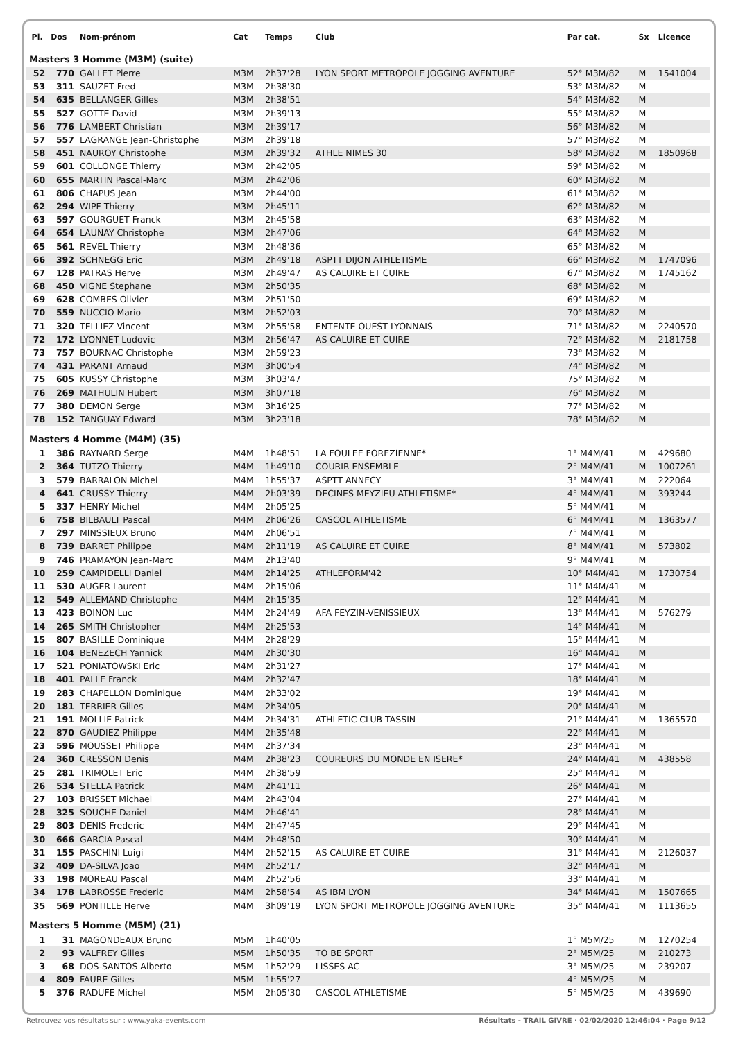| Pl. | Dos | Nom-prénom | Cat | Temps | Club | Par cat. | Sx | Licence |
| --- | --- | --- | --- | --- | --- | --- | --- | --- |
| Masters 3 Homme (M3M) (suite) | | | | | | | | |
| 52 | 770 | GALLET Pierre | M3M | 2h37'28 | LYON SPORT METROPOLE JOGGING AVENTURE | 52° M3M/82 | M | 1541004 |
| 53 | 311 | SAUZET Fred | M3M | 2h38'30 | | 53° M3M/82 | M | |
| 54 | 635 | BELLANGER Gilles | M3M | 2h38'51 | | 54° M3M/82 | M | |
| 55 | 527 | GOTTE David | M3M | 2h39'13 | | 55° M3M/82 | M | |
| 56 | 776 | LAMBERT Christian | M3M | 2h39'17 | | 56° M3M/82 | M | |
| 57 | 557 | LAGRANGE Jean-Christophe | M3M | 2h39'18 | | 57° M3M/82 | M | |
| 58 | 451 | NAUROY Christophe | M3M | 2h39'32 | ATHLE NIMES 30 | 58° M3M/82 | M | 1850968 |
| 59 | 601 | COLLONGE Thierry | M3M | 2h42'05 | | 59° M3M/82 | M | |
| 60 | 655 | MARTIN Pascal-Marc | M3M | 2h42'06 | | 60° M3M/82 | M | |
| 61 | 806 | CHAPUS Jean | M3M | 2h44'00 | | 61° M3M/82 | M | |
| 62 | 294 | WIPF Thierry | M3M | 2h45'11 | | 62° M3M/82 | M | |
| 63 | 597 | GOURGUET Franck | M3M | 2h45'58 | | 63° M3M/82 | M | |
| 64 | 654 | LAUNAY Christophe | M3M | 2h47'06 | | 64° M3M/82 | M | |
| 65 | 561 | REVEL Thierry | M3M | 2h48'36 | | 65° M3M/82 | M | |
| 66 | 392 | SCHNEGG Eric | M3M | 2h49'18 | ASPTT DIJON ATHLETISME | 66° M3M/82 | M | 1747096 |
| 67 | 128 | PATRAS Herve | M3M | 2h49'47 | AS CALUIRE ET CUIRE | 67° M3M/82 | M | 1745162 |
| 68 | 450 | VIGNE Stephane | M3M | 2h50'35 | | 68° M3M/82 | M | |
| 69 | 628 | COMBES Olivier | M3M | 2h51'50 | | 69° M3M/82 | M | |
| 70 | 559 | NUCCIO Mario | M3M | 2h52'03 | | 70° M3M/82 | M | |
| 71 | 320 | TELLIEZ Vincent | M3M | 2h55'58 | ENTENTE OUEST LYONNAIS | 71° M3M/82 | M | 2240570 |
| 72 | 172 | LYONNET Ludovic | M3M | 2h56'47 | AS CALUIRE ET CUIRE | 72° M3M/82 | M | 2181758 |
| 73 | 757 | BOURNAC Christophe | M3M | 2h59'23 | | 73° M3M/82 | M | |
| 74 | 431 | PARANT Arnaud | M3M | 3h00'54 | | 74° M3M/82 | M | |
| 75 | 605 | KUSSY Christophe | M3M | 3h03'47 | | 75° M3M/82 | M | |
| 76 | 269 | MATHULIN Hubert | M3M | 3h07'18 | | 76° M3M/82 | M | |
| 77 | 380 | DEMON Serge | M3M | 3h16'25 | | 77° M3M/82 | M | |
| 78 | 152 | TANGUAY Edward | M3M | 3h23'18 | | 78° M3M/82 | M | |
| Masters 4 Homme (M4M) (35) | | | | | | | | |
| 1 | 386 | RAYNARD Serge | M4M | 1h48'51 | LA FOULEE FOREZIENNE* | 1° M4M/41 | M | 429680 |
| 2 | 364 | TUTZO Thierry | M4M | 1h49'10 | COURIR ENSEMBLE | 2° M4M/41 | M | 1007261 |
| 3 | 579 | BARRALON Michel | M4M | 1h55'37 | ASPTT ANNECY | 3° M4M/41 | M | 222064 |
| 4 | 641 | CRUSSY Thierry | M4M | 2h03'39 | DECINES MEYZIEU ATHLETISME* | 4° M4M/41 | M | 393244 |
| 5 | 337 | HENRY Michel | M4M | 2h05'25 | | 5° M4M/41 | M | |
| 6 | 758 | BILBAULT Pascal | M4M | 2h06'26 | CASCOL ATHLETISME | 6° M4M/41 | M | 1363577 |
| 7 | 297 | MINSSIEUX Bruno | M4M | 2h06'51 | | 7° M4M/41 | M | |
| 8 | 739 | BARRET Philippe | M4M | 2h11'19 | AS CALUIRE ET CUIRE | 8° M4M/41 | M | 573802 |
| 9 | 746 | PRAMAYON Jean-Marc | M4M | 2h13'40 | | 9° M4M/41 | M | |
| 10 | 259 | CAMPIDELLI Daniel | M4M | 2h14'25 | ATHLEFORM'42 | 10° M4M/41 | M | 1730754 |
| 11 | 530 | AUGER Laurent | M4M | 2h15'06 | | 11° M4M/41 | M | |
| 12 | 549 | ALLEMAND Christophe | M4M | 2h15'35 | | 12° M4M/41 | M | |
| 13 | 423 | BOINON Luc | M4M | 2h24'49 | AFA FEYZIN-VENISSIEUX | 13° M4M/41 | M | 576279 |
| 14 | 265 | SMITH Christopher | M4M | 2h25'53 | | 14° M4M/41 | M | |
| 15 | 807 | BASILLE Dominique | M4M | 2h28'29 | | 15° M4M/41 | M | |
| 16 | 104 | BENEZECH Yannick | M4M | 2h30'30 | | 16° M4M/41 | M | |
| 17 | 521 | PONIATOWSKI Eric | M4M | 2h31'27 | | 17° M4M/41 | M | |
| 18 | 401 | PALLE Franck | M4M | 2h32'47 | | 18° M4M/41 | M | |
| 19 | 283 | CHAPELLON Dominique | M4M | 2h33'02 | | 19° M4M/41 | M | |
| 20 | 181 | TERRIER Gilles | M4M | 2h34'05 | | 20° M4M/41 | M | |
| 21 | 191 | MOLLIE Patrick | M4M | 2h34'31 | ATHLETIC CLUB TASSIN | 21° M4M/41 | M | 1365570 |
| 22 | 870 | GAUDIEZ Philippe | M4M | 2h35'48 | | 22° M4M/41 | M | |
| 23 | 596 | MOUSSET Philippe | M4M | 2h37'34 | | 23° M4M/41 | M | |
| 24 | 360 | CRESSON Denis | M4M | 2h38'23 | COUREURS DU MONDE EN ISERE* | 24° M4M/41 | M | 438558 |
| 25 | 281 | TRIMOLET Eric | M4M | 2h38'59 | | 25° M4M/41 | M | |
| 26 | 534 | STELLA Patrick | M4M | 2h41'11 | | 26° M4M/41 | M | |
| 27 | 103 | BRISSET Michael | M4M | 2h43'04 | | 27° M4M/41 | M | |
| 28 | 325 | SOUCHE Daniel | M4M | 2h46'41 | | 28° M4M/41 | M | |
| 29 | 803 | DENIS Frederic | M4M | 2h47'45 | | 29° M4M/41 | M | |
| 30 | 666 | GARCIA Pascal | M4M | 2h48'50 | | 30° M4M/41 | M | |
| 31 | 155 | PASCHINI Luigi | M4M | 2h52'15 | AS CALUIRE ET CUIRE | 31° M4M/41 | M | 2126037 |
| 32 | 409 | DA-SILVA Joao | M4M | 2h52'17 | | 32° M4M/41 | M | |
| 33 | 198 | MOREAU Pascal | M4M | 2h52'56 | | 33° M4M/41 | M | |
| 34 | 178 | LABROSSE Frederic | M4M | 2h58'54 | AS IBM LYON | 34° M4M/41 | M | 1507665 |
| 35 | 569 | PONTILLE Herve | M4M | 3h09'19 | LYON SPORT METROPOLE JOGGING AVENTURE | 35° M4M/41 | M | 1113655 |
| Masters 5 Homme (M5M) (21) | | | | | | | | |
| 1 | 31 | MAGONDEAUX Bruno | M5M | 1h40'05 | | 1° M5M/25 | M | 1270254 |
| 2 | 93 | VALFREY Gilles | M5M | 1h50'35 | TO BE SPORT | 2° M5M/25 | M | 210273 |
| 3 | 68 | DOS-SANTOS Alberto | M5M | 1h52'29 | LISSES AC | 3° M5M/25 | M | 239207 |
| 4 | 809 | FAURE Gilles | M5M | 1h55'27 | | 4° M5M/25 | M | |
| 5 | 376 | RADUFE Michel | M5M | 2h05'30 | CASCOL ATHLETISME | 5° M5M/25 | M | 439690 |
Retrouvez vos résultats sur : www.yaka-events.com Résultats - TRAIL GIVRE · 02/02/2020 12:46:04 · Page 9/12